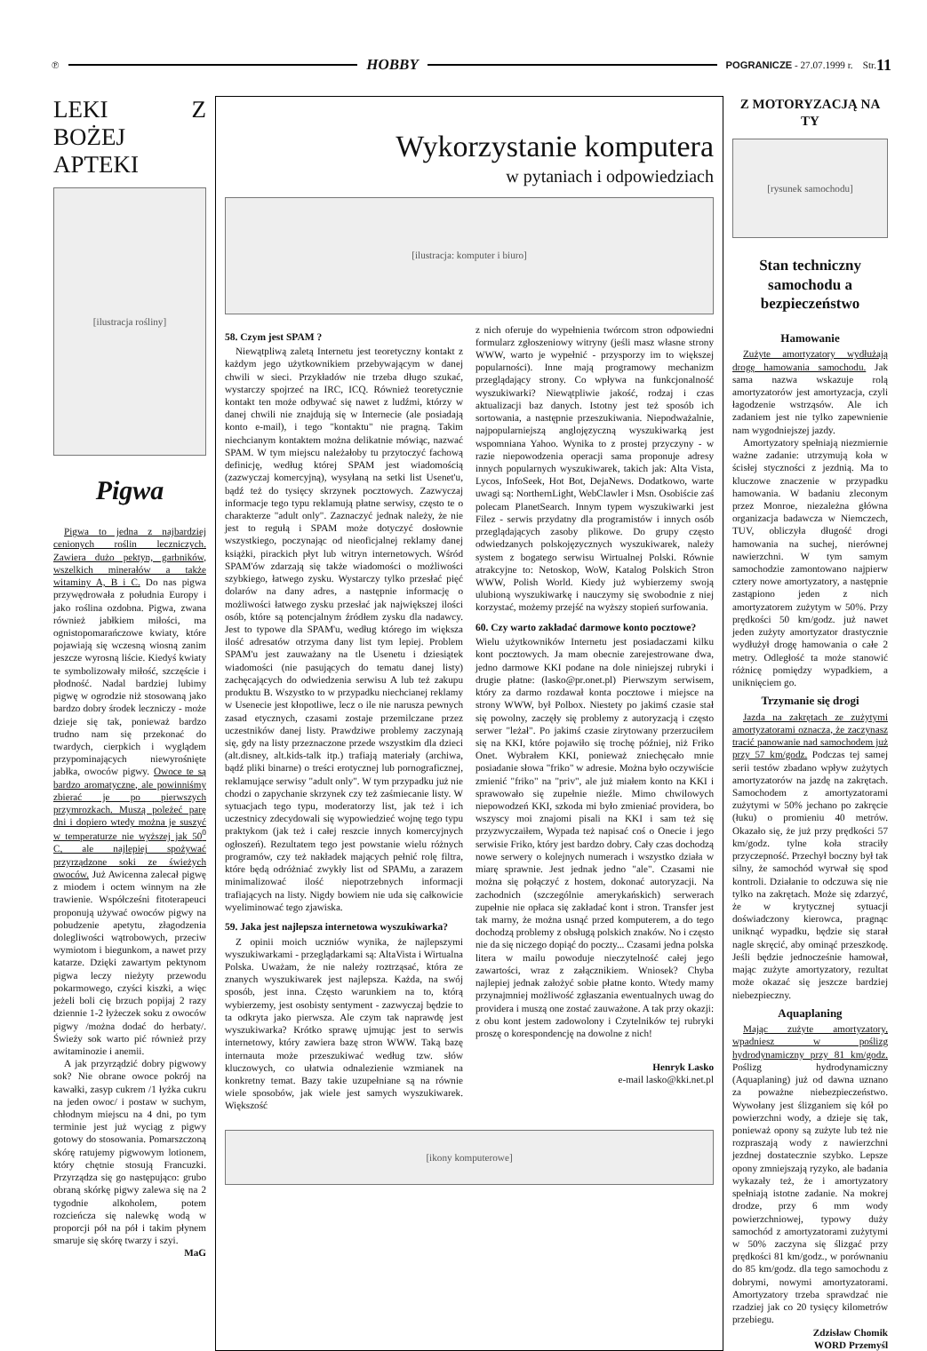℗
HOBBY
POGRANICZE - 27.07.1999 r. Str. 11
LEKI Z BOŻEJ APTEKI
[ilustracja rośliny]
Pigwa
Pigwa to jedna z najbardziej cenionych roślin leczniczych. Zawiera dużo pektyn, garbników, wszelkich minerałów a także witaminy A, B i C. Do nas pigwa przywędrowała z południa Europy i jako roślina ozdobna. Pigwa, zwana również jabłkiem miłości, ma ognistopomarańczowe kwiaty, które pojawiają się wczesną wiosną zanim jeszcze wyrosną liście. Kiedyś kwiaty te symbolizowały miłość, szczęście i płodność. Nadal bardziej lubimy pigwę w ogrodzie niż stosowaną jako bardzo dobry środek leczniczy - może dzieje się tak, ponieważ bardzo trudno nam się przekonać do twardych, cierpkich i wyglądem przypominających niewyrośnięte jabłka, owoców pigwy. Owoce te są bardzo aromatyczne, ale powinniśmy zbierać je po pierwszych przymrozkach. Muszą poleżeć parę dni i dopiero wtedy można je suszyć w temperaturze nie wyższej jak 50<sup>0</sup> C, ale najlepiej spożywać przyrządzone soki ze świeżych owoców. Już Awicenna zalecał pigwę z miodem i octem winnym na złe trawienie. Współcześni fitoterapeuci proponują używać owoców pigwy na pobudzenie apetytu, złagodzenia dolegliwości wątrobowych, przeciw wymiotom i biegunkom, a nawet przy katarze. Dzięki zawartym pektynom pigwa leczy nieżyty przewodu pokarmowego, czyści kiszki, a więc jeżeli boli cię brzuch popijaj 2 razy dziennie 1-2 łyżeczek soku z owoców pigwy /można dodać do herbaty/. Świeży sok warto pić również przy awitaminozie i anemii.
A jak przyrządzić dobry pigwowy sok? Nie obrane owoce pokrój na kawałki, zasyp cukrem /1 łyżka cukru na jeden owoc/ i postaw w suchym, chłodnym miejscu na 4 dni, po tym terminie jest już wyciąg z pigwy gotowy do stosowania. Pomarszczoną skórę ratujemy pigwowym lotionem, który chętnie stosują Francuzki. Przyrządza się go następująco: grubo obraną skórkę pigwy zalewa się na 2 tygodnie alkoholem, potem rozcieńcza się nalewkę wodą w proporcji pół na pół i takim płynem smaruje się skórę twarzy i szyi.
MaG
Wykorzystanie komputera
w pytaniach i odpowiedziach
[ilustracja: komputer i biuro]
58. Czym jest SPAM ?
Niewątpliwą zaletą Internetu jest teoretyczny kontakt z każdym jego użytkownikiem przebywającym w danej chwili w sieci. Przykładów nie trzeba długo szukać, wystarczy spojrzeć na IRC, ICQ. Również teoretycznie kontakt ten może odbywać się nawet z ludźmi, którzy w danej chwili nie znajdują się w Internecie (ale posiadają konto e-mail), i tego "kontaktu" nie pragną. Takim niechcianym kontaktem można delikatnie mówiąc, nazwać SPAM. W tym miejscu należałoby tu przytoczyć fachową definicję, według której SPAM jest wiadomością (zazwyczaj komercyjną), wysyłaną na setki list Usenet'u, bądź też do tysięcy skrzynek pocztowych. Zazwyczaj informacje tego typu reklamują płatne serwisy, często te o charakterze "adult only". Zaznaczyć jednak należy, że nie jest to regułą i SPAM może dotyczyć dosłownie wszystkiego, poczynając od nieoficjalnej reklamy danej książki, pirackich płyt lub witryn internetowych. Wśród SPAM'ów zdarzają się także wiadomości o możliwości szybkiego, łatwego zysku. Wystarczy tylko przesłać pięć dolarów na dany adres, a następnie informację o możliwości łatwego zysku przesłać jak największej ilości osób, które są potencjalnym źródłem zysku dla nadawcy. Jest to typowe dla SPAM'u, według którego im większa ilość adresatów otrzyma dany list tym lepiej. Problem SPAM'u jest zauważany na tle Usenetu i dziesiątek wiadomości (nie pasujących do tematu danej listy) zachęcających do odwiedzenia serwisu A lub też zakupu produktu B. Wszystko to w przypadku niechcianej reklamy w Usenecie jest kłopotliwe, lecz o ile nie narusza pewnych zasad etycznych, czasami zostaje przemilczane przez uczestników danej listy. Prawdziwe problemy zaczynają się, gdy na listy przeznaczone przede wszystkim dla dzieci (alt.disney, alt.kids-talk itp.) trafiają materiały (archiwa, bądź pliki binarne) o treści erotycznej lub pornograficznej, reklamujące serwisy "adult only". W tym przypadku już nie chodzi o zapychanie skrzynek czy też zaśmiecanie listy. W sytuacjach tego typu, moderatorzy list, jak też i ich uczestnicy zdecydowali się wypowiedzieć wojnę tego typu praktykom (jak też i całej reszcie innych komercyjnych ogłoszeń). Rezultatem tego jest powstanie wielu różnych programów, czy też nakładek mających pełnić rolę filtra, które będą odróżniać zwykły list od SPAMu, a zarazem minimalizować ilość niepotrzebnych informacji trafiających na listy. Nigdy bowiem nie uda się całkowicie wyeliminować tego zjawiska.
59. Jaka jest najlepsza internetowa wyszukiwarka?
Z opinii moich uczniów wynika, że najlepszymi wyszukiwarkami - przeglądarkami są: AltaVista i Wirtualna Polska. Uważam, że nie należy roztrząsać, która ze znanych wyszukiwarek jest najlepsza. Każda, na swój sposób, jest inna. Często warunkiem na to, którą wybierzemy, jest osobisty sentyment - zazwyczaj będzie to ta odkryta jako pierwsza. Ale czym tak naprawdę jest wyszukiwarka? Krótko sprawę ujmując jest to serwis internetowy, który zawiera bazę stron WWW. Taką bazę internauta może przeszukiwać według tzw. słów kluczowych, co ułatwia odnalezienie wzmianek na konkretny temat. Bazy takie uzupełniane są na równie wiele sposobów, jak wiele jest samych wyszukiwarek. Większość
z nich oferuje do wypełnienia twórcom stron odpowiedni formularz zgłoszeniowy witryny (jeśli masz własne strony WWW, warto je wypełnić - przysporzy im to większej popularności). Inne mają programowy mechanizm przeglądający strony. Co wpływa na funkcjonalność wyszukiwarki? Niewątpliwie jakość, rodzaj i czas aktualizacji baz danych. Istotny jest też sposób ich sortowania, a następnie przeszukiwania. Niepodważalnie, najpopularniejszą anglojęzyczną wyszukiwarką jest wspomniana Yahoo. Wynika to z prostej przyczyny - w razie niepowodzenia operacji sama proponuje adresy innych popularnych wyszukiwarek, takich jak: Alta Vista, Lycos, InfoSeek, Hot Bot, DejaNews. Dodatkowo, warte uwagi są: NorthernLight, WebClawler i Msn. Osobiście zaś polecam PlanetSearch. Innym typem wyszukiwarki jest Filez - serwis przydatny dla programistów i innych osób przeglądających zasoby plikowe. Do grupy często odwiedzanych polskojęzycznych wyszukiwarek, należy system z bogatego serwisu Wirtualnej Polski. Równie atrakcyjne to: Netoskop, WoW, Katalog Polskich Stron WWW, Polish World. Kiedy już wybierzemy swoją ulubioną wyszukiwarkę i nauczymy się swobodnie z niej korzystać, możemy przejść na wyższy stopień surfowania.
60. Czy warto zakładać darmowe konto pocztowe?
Wielu użytkowników Internetu jest posiadaczami kilku kont pocztowych. Ja mam obecnie zarejestrowane dwa, jedno darmowe KKI podane na dole niniejszej rubryki i drugie płatne: (lasko@pr.onet.pl) Pierwszym serwisem, który za darmo rozdawał konta pocztowe i miejsce na strony WWW, był Polbox. Niestety po jakimś czasie stał się powolny, zaczęły się problemy z autoryzacją i często serwer "leżał". Po jakimś czasie zirytowany przerzuciłem się na KKI, które pojawiło się trochę później, niż Friko Onet. Wybrałem KKI, ponieważ zniechęcało mnie posiadanie słowa "friko" w adresie. Można było oczywiście zmienić "friko" na "priv", ale już miałem konto na KKI i sprawowało się zupełnie nieźle. Mimo chwilowych niepowodzeń KKI, szkoda mi było zmieniać providera, bo wszyscy moi znajomi pisali na KKI i sam też się przyzwyczaiłem, Wypada też napisać coś o Onecie i jego serwisie Friko, który jest bardzo dobry. Cały czas dochodzą nowe serwery o kolejnych numerach i wszystko działa w miarę sprawnie. Jest jednak jedno "ale". Czasami nie można się połączyć z hostem, dokonać autoryzacji. Na zachodnich (szczególnie amerykańskich) serwerach zupełnie nie opłaca się zakładać kont i stron. Transfer jest tak marny, że można usnąć przed komputerem, a do tego dochodzą problemy z obsługą polskich znaków. No i często nie da się niczego dopiąć do poczty... Czasami jedna polska litera w mailu powoduje nieczytelność całej jego zawartości, wraz z załącznikiem. Wniosek? Chyba najlepiej jednak założyć sobie płatne konto. Wtedy mamy przynajmniej możliwość zgłaszania ewentualnych uwag do providera i muszą one zostać zauważone. A tak przy okazji: z obu kont jestem zadowolony i Czytelników tej rubryki proszę o korespondencję na dowolne z nich!
Henryk Lasko
e-mail lasko@kki.net.pl
[ikony komputerowe]
Z MOTORYZACJĄ NA TY
[rysunek samochodu]
Stan techniczny samochodu a bezpieczeństwo
Hamowanie
Zużyte amortyzatory wydłużają drogę hamowania samochodu. Jak sama nazwa wskazuje rolą amortyzatorów jest amortyzacja, czyli łagodzenie wstrząsów. Ale ich zadaniem jest nie tylko zapewnienie nam wygodniejszej jazdy.
Amortyzatory spełniają niezmiernie ważne zadanie: utrzymują koła w ścisłej styczności z jezdnią. Ma to kluczowe znaczenie w przypadku hamowania. W badaniu zleconym przez Monroe, niezależna główna organizacja badawcza w Niemczech, TUV, obliczyła długość drogi hamowania na suchej, nierównej nawierzchni. W tym samym samochodzie zamontowano najpierw cztery nowe amortyzatory, a następnie zastąpiono jeden z nich amortyzatorem zużytym w 50%. Przy prędkości 50 km/godz. już nawet jeden zużyty amortyzator drastycznie wydłużył drogę hamowania o całe 2 metry. Odległość ta może stanowić różnicę pomiędzy wypadkiem, a uniknięciem go.
Trzymanie się drogi
Jazda na zakrętach ze zużytymi amortyzatorami oznacza, że zaczynasz tracić panowanie nad samochodem już przy 57 km/godz. Podczas tej samej serii testów zbadano wpływ zużytych amortyzatorów na jazdę na zakrętach. Samochodem z amortyzatorami zużytymi w 50% jechano po zakręcie (łuku) o promieniu 40 metrów. Okazało się, że już przy prędkości 57 km/godz. tylne koła straciły przyczepność. Przechył boczny był tak silny, że samochód wyrwał się spod kontroli. Działanie to odczuwa się nie tylko na zakrętach. Może się zdarzyć, że w krytycznej sytuacji doświadczony kierowca, pragnąc uniknąć wypadku, będzie się starał nagle skręcić, aby ominąć przeszkodę. Jeśli będzie jednocześnie hamował, mając zużyte amortyzatory, rezultat może okazać się jeszcze bardziej niebezpieczny.
Aquaplaning
Mając zużyte amortyzatory, wpadniesz w poślizg hydrodynamiczny przy 81 km/godz. Poślizg hydrodynamiczny (Aquaplaning) już od dawna uznano za poważne niebezpieczeństwo. Wywołany jest ślizganiem się kół po powierzchni wody, a dzieje się tak, ponieważ opony są zużyte lub też nie rozpraszają wody z nawierzchni jezdnej dostatecznie szybko. Lepsze opony zmniejszają ryzyko, ale badania wykazały też, że i amortyzatory spełniają istotne zadanie. Na mokrej drodze, przy 6 mm wody powierzchniowej, typowy duży samochód z amortyzatorami zużytymi w 50% zaczyna się ślizgać przy prędkości 81 km/godz., w porównaniu do 85 km/godz. dla tego samochodu z dobrymi, nowymi amortyzatorami. Amortyzatory trzeba sprawdzać nie rzadziej jak co 20 tysięcy kilometrów przebiegu.
Zdzisław Chomik
WORD Przemyśl